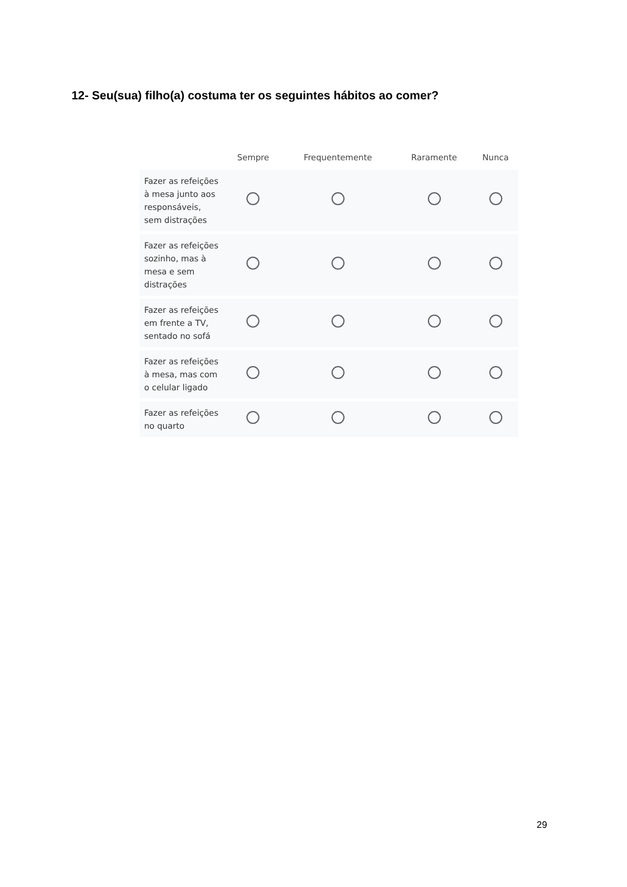12- Seu(sua) filho(a) costuma ter os seguintes hábitos ao comer?
| | Sempre | Frequentemente | Raramente | Nunca |
| --- | --- | --- | --- | --- |
| Fazer as refeições à mesa junto aos responsáveis, sem distrações | | | | |
| Fazer as refeições sozinho, mas à mesa e sem distrações | | | | |
| Fazer as refeições em frente a TV, sentado no sofá | | | | |
| Fazer as refeições à mesa, mas com o celular ligado | | | | |
| Fazer as refeições no quarto | | | | |
29